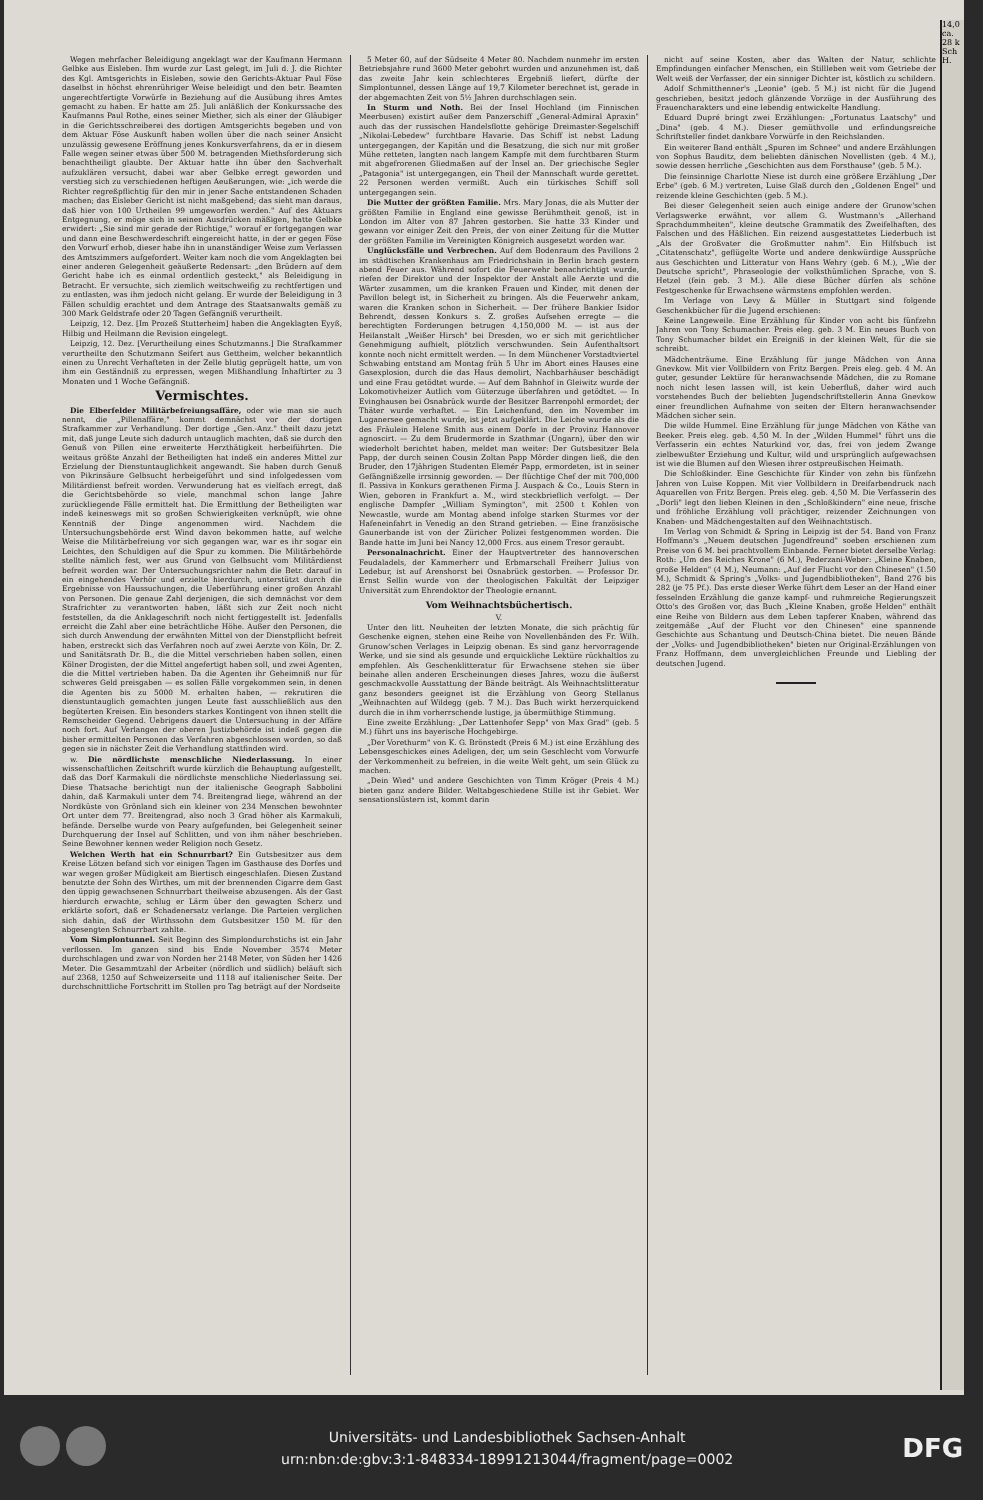Wegen mehrfacher Beleidigung angeklagt war der Kaufmann Hermann Gelbke aus Eisleben. Ihm wurde zur Last gelegt, im Juli d. J. die Richter des Kgl. Amtsgerichts in Eisleben, sowie den Gerichts-Aktuar Paul Föse daselbst in höchst ehrenrühriger Weise beleidigt und den betr. Beamten ungerechtfertigte Vorwürfe in Beziehung auf die Ausübung ihres Amtes gemacht zu haben. Er hatte am 25. Juli anläßlich der Konkurssache des Kaufmanns Paul Rothe, eines seiner Miether, sich als einer der Gläubiger in die Gerichtsschreiberei des dortigen Amtsgerichts begeben und von dem Aktuar Föse Auskunft haben wollen über die nach seiner Ansicht unzulässig gewesene Eröffnung jenes Konkursverfahrens, da er in diesem Falle wegen seiner etwas über 500 M. betragenden Miethsforderung sich benachtheiligt glaubte. Der Aktuar hatte ihn über den Sachverhalt aufzuklären versucht, dabei war aber Gelbke erregt geworden und verstieg sich zu verschiedenen heftigen Aeußerungen, wie: „ich werde die Richter regreßpflichtig für den mir in jener Sache entstandenen Schaden machen; das Eisleber Gericht ist nicht maßgebend; das sieht man daraus, daß hier von 100 Urtheilen 99 umgeworfen werden." Auf des Aktuars Entgegnung, er möge sich in seinen Ausdrücken mäßigen, hatte Gelbke erwidert: „Sie sind mir gerade der Richtige," worauf er fortgegangen war und dann eine Beschwerdeschrift eingereicht hatte, in der er gegen Föse den Vorwurf erhob, dieser habe ihn in unanständiger Weise zum Verlassen des Amtszimmers aufgefordert. Weiter kam noch die vom Angeklagten bei einer anderen Gelegenheit geäußerte Redensart: „den Brüdern auf dem Gericht habe ich es einmal ordentlich gesteckt," als Beleidigung in Betracht. Er versuchte, sich ziemlich weitschweifig zu rechtfertigen und zu entlasten, was ihm jedoch nicht gelang. Er wurde der Beleidigung in 3 Fällen schuldig erachtet und dem Antrage des Staatsanwalts gemäß zu 300 Mark Geldstrafe oder 20 Tagen Gefängniß verurtheilt.
Leipzig, 12. Dez. [Im Prozeß Stutterheim] haben die Angeklagten Eyyß, Hilbig und Heilmann die Revision eingelegt.
Leipzig, 12. Dez. [Verurtheilung eines Schutzmanns.] Die Strafkammer verurtheilte den Schutzmann Seifert aus Gettheim, welcher bekanntlich einen zu Unrecht Verhafteten in der Zelle blutig geprügelt hatte, um von ihm ein Geständniß zu erpressen, wegen Mißhandlung Inhaftirter zu 3 Monaten und 1 Woche Gefängniß.
Vermischtes.
Die Elberfelder Militärbefreiungsaffäre, oder wie man sie auch nennt, die „Pillenaffäre," kommt demnächst vor der dortigen Strafkammer zur Verhandlung. Der dortige „Gen.-Anz." theilt dazu jetzt mit, daß junge Leute sich dadurch untauglich machten, daß sie durch den Genuß von Pillen eine erweiterte Herzthätigkeit herbeiführten. Die weitaus größte Anzahl der Betheiligten hat indeß ein anderes Mittel zur Erzielung der Dienstuntauglichkeit angewandt. Sie haben durch Genuß von Pikrinsäure Gelbsucht herbeigeführt und sind infolgedessen vom Militärdienst befreit worden. Verwunderung hat es vielfach erregt, daß die Gerichtsbehörde so viele, manchmal schon lange Jahre zurückliegende Fälle ermittelt hat. Die Ermittlung der Betheiligten war indeß keineswegs mit so großen Schwierigkeiten verknüpft, wie ohne Kenntniß der Dinge angenommen wird. Nachdem die Untersuchungsbehörde erst Wind davon bekommen hatte, auf welche Weise die Militärbefreiung vor sich gegangen war, war es ihr sogar ein Leichtes, den Schuldigen auf die Spur zu kommen. Die Militärbehörde stellte nämlich fest, wer aus Grund von Gelbsucht vom Militärdienst befreit worden war. Der Untersuchungsrichter nahm die Betr. darauf in ein eingehendes Verhör und erzielte hierdurch, unterstützt durch die Ergebnisse von Haussuchungen, die Ueberführung einer großen Anzahl von Personen. Die genaue Zahl derjenigen, die sich demnächst vor dem Strafrichter zu verantworten haben, läßt sich zur Zeit noch nicht feststellen, da die Anklageschrift noch nicht fertiggestellt ist. Jedenfalls erreicht die Zahl aber eine beträchtliche Höhe. Außer den Personen, die sich durch Anwendung der erwähnten Mittel von der Dienstpflicht befreit haben, erstreckt sich das Verfahren noch auf zwei Aerzte von Köln, Dr. Z. und Sanitätsrath Dr. B., die die Mittel verschrieben haben sollen, einen Kölner Drogisten, der die Mittel angefertigt haben soll, und zwei Agenten, die die Mittel vertrieben haben. Da die Agenten ihr Geheimniß nur für schweres Geld preisgaben — es sollen Fälle vorgekommen sein, in denen die Agenten bis zu 5000 M. erhalten haben, — rekrutiren die dienstuntauglich gemachten jungen Leute fast ausschließlich aus den begüterten Kreisen. Ein besonders starkes Kontingent von ihnen stellt die Remscheider Gegend. Uebrigens dauert die Untersuchung in der Affäre noch fort. Auf Verlangen der oberen Justizbehörde ist indeß gegen die bisher ermittelten Personen das Verfahren abgeschlossen worden, so daß gegen sie in nächster Zeit die Verhandlung stattfinden wird.
w. Die nördlichste menschliche Niederlassung. In einer wissenschaftlichen Zeitschrift wurde kürzlich die Behauptung aufgestellt, daß das Dorf Karmakuli die nördlichste menschliche Niederlassung sei. Diese Thatsache berichtigt nun der italienische Geograph Sabbolini dahin, daß Karmakuli unter dem 74. Breitengrad liege, während an der Nordküste von Grönland sich ein kleiner von 234 Menschen bewohnter Ort unter dem 77. Breitengrad, also noch 3 Grad höher als Karmakuli, befände. Derselbe wurde von Peary aufgefunden, bei Gelegenheit seiner Durchquerung der Insel auf Schlitten, und von ihm näher beschrieben. Seine Bewohner kennen weder Religion noch Gesetz.
Welchen Werth hat ein Schnurrbart? Ein Gutsbesitzer aus dem Kreise Lötzen befand sich vor einigen Tagen im Gasthause des Dorfes und war wegen großer Müdigkeit am Biertisch eingeschlafen. Diesen Zustand benutzte der Sohn des Wirthes, um mit der brennenden Cigarre dem Gast den üppig gewachsenen Schnurrbart theilweise abzusengen. Als der Gast hierdurch erwachte, schlug er Lärm über den gewagten Scherz und erklärte sofort, daß er Schadenersatz verlange. Die Parteien verglichen sich dahin, daß der Wirthssohn dem Gutsbesitzer 150 M. für den abgesengten Schnurrbart zahlte.
Vom Simplontunnel. Seit Beginn des Simplondurchstichs ist ein Jahr verflossen. Im ganzen sind bis Ende November 3574 Meter durchschlagen und zwar von Norden her 2148 Meter, von Süden her 1426 Meter. Die Gesammtzahl der Arbeiter (nördlich und südlich) beläuft sich auf 2368, 1250 auf Schweizerseite und 1118 auf italienischer Seite. Der durchschnittliche Fortschritt im Stollen pro Tag beträgt auf der Nordseite
5 Meter 60, auf der Südseite 4 Meter 80. Nachdem nunmehr im ersten Betriebsjahre rund 3600 Meter gebohrt wurden und anzunehmen ist, daß das zweite Jahr kein schlechteres Ergebniß liefert, dürfte der Simplontunnel, dessen Länge auf 19,7 Kilometer berechnet ist, gerade in der abgemachten Zeit von 5½ Jahren durchschlagen sein.
In Sturm und Noth. Bei der Insel Hochland (im Finnischen Meerbusen) existirt außer dem Panzerschiff „General-Admiral Apraxin" auch das der russischen Handelsflotte gehörige Dreimaster-Segelschiff „Nikolai-Lebedew" furchtbare Havarie. Das Schiff ist nebst Ladung untergegangen, der Kapitän und die Besatzung, die sich nur mit großer Mühe retteten, langten nach langem Kampfe mit dem furchtbaren Sturm mit abgefrorenen Gliedmaßen auf der Insel an. Der griechische Segler „Patagonia" ist untergegangen, ein Theil der Mannschaft wurde gerettet. 22 Personen werden vermißt. Auch ein türkisches Schiff soll untergegangen sein.
Die Mutter der größten Familie. Mrs. Mary Jonas, die als Mutter der größten Familie in England eine gewisse Berühmtheit genoß, ist in London im Alter von 87 Jahren gestorben. Sie hatte 33 Kinder und gewann vor einiger Zeit den Preis, der von einer Zeitung für die Mutter der größten Familie im Vereinigten Königreich ausgesetzt worden war.
Unglücksfälle und Verbrechen. Auf dem Bodenraum des Pavillons 2 im städtischen Krankenhaus am Friedrichshain in Berlin brach gestern abend Feuer aus. Während sofort die Feuerwehr benachrichtigt wurde, riefen der Direktor und der Inspektor der Anstalt alle Aerzte und die Wärter zusammen, um die kranken Frauen und Kinder, mit denen der Pavillon belegt ist, in Sicherheit zu bringen. Als die Feuerwehr ankam, waren die Kranken schon in Sicherheit. — Der frühere Bankier Isidor Behrendt, dessen Konkurs s. Z. großes Aufsehen erregte — die berechtigten Forderungen betrugen 4,150,000 M. — ist aus der Heilanstalt „Weißer Hirsch" bei Dresden, wo er sich mit gerichtlicher Genehmigung aufhielt, plötzlich verschwunden. Sein Aufenthaltsort konnte noch nicht ermittelt werden. — In dem Münchener Vorstadtviertel Schwabing entstand am Montag früh 5 Uhr im Abort eines Hauses eine Gasexplosion, durch die das Haus demolirt, Nachbarhäuser beschädigt und eine Frau getödtet wurde. — Auf dem Bahnhof in Gleiwitz wurde der Lokomotivheizer Autlich vom Güterzuge überfahren und getödtet. — In Evinghausen bei Osnabrück wurde der Besitzer Barrenpohl ermordet; der Thäter wurde verhaftet. — Ein Leichenfund, den im November im Luganersee gemacht wurde, ist jetzt aufgeklärt. Die Leiche wurde als die des Fräulein Helene Smith aus einem Dorfe in der Provinz Hannover agnoscirt. — Zu dem Brudermorde in Szathmar (Ungarn), über den wir wiederholt berichtet haben, meldet man weiter: Der Gutsbesitzer Bela Papp, der durch seinen Cousin Zoltan Papp Mörder dingen ließ, die den Bruder, den 17jährigen Studenten Elemér Papp, ermordeten, ist in seiner Gefängnißzelle irrsinnig geworden. — Der flüchtige Chef der mit 700,000 fl. Passiva in Konkurs gerathenen Firma J. Auspach & Co., Louis Stern in Wien, geboren in Frankfurt a. M., wird steckbrieflich verfolgt. — Der englische Dampfer „William Symington", mit 2500 t Kohlen von Newcastle, wurde am Montag abend infolge starken Sturmes vor der Hafeneinfahrt in Venedig an den Strand getrieben. — Eine französische Gaunerbande ist von der Züricher Polizei festgenommen worden. Die Bande hatte im Juni bei Nancy 12,000 Frcs. aus einem Tresor geraubt.
Personalnachricht. Einer der Hauptvertreter des hannoverschen Feudaladels, der Kammerherr und Erbmarschall Freiherr Julius von Ledebur, ist auf Arenshorst bei Osnabrück gestorben. — Professor Dr. Ernst Sellin wurde von der theologischen Fakultät der Leipziger Universität zum Ehrendoktor der Theologie ernannt.
Vom Weihnachtsbüchertisch.
V.
Unter den litt. Neuheiten der letzten Monate, die sich prächtig für Geschenke eignen, stehen eine Reihe von Novellenbänden des Fr. Wilh. Grunow'schen Verlages in Leipzig obenan. Es sind ganz hervorragende Werke, und sie sind als gesunde und erquickliche Lektüre rückhaltlos zu empfehlen. Als Geschenklitteratur für Erwachsene stehen sie über beinahe allen anderen Erscheinungen dieses Jahres, wozu die äußerst geschmackvolle Ausstattung der Bände beiträgt. Als Weihnachtslitteratur ganz besonders geeignet ist die Erzählung von Georg Stellanus „Weihnachten auf Wildegg (geb. 7 M.). Das Buch wirkt herzerquickend durch die in ihm vorherrschende lustige, ja übermüthige Stimmung.
Eine zweite Erzählung: „Der Lattenhofer Sepp" von Max Grad" (geb. 5 M.) führt uns ins bayerische Hochgebirge.
„Der Vorethurm" von K. G. Brönstedt (Preis 6 M.) ist eine Erzählung des Lebensgeschickes eines Adeligen, der, um sein Geschlecht vom Vorwurfe der Verkommenheit zu befreien, in die weite Welt geht, um sein Glück zu machen.
„Dein Wied" und andere Geschichten von Timm Kröger (Preis 4 M.) bieten ganz andere Bilder. Weltabgeschiedene Stille ist ihr Gebiet. Wer sensationslüstern ist, kommt darin
nicht auf seine Kosten, aber das Walten der Natur, schlichte Empfindungen einfacher Menschen, ein Stillleben weit vom Getriebe der Welt weiß der Verfasser, der ein sinniger Dichter ist, köstlich zu schildern.
Adolf Schmitthenner's „Leonie" (geb. 5 M.) ist nicht für die Jugend geschrieben, besitzt jedoch glänzende Vorzüge in der Ausführung des Frauencharakters und eine lebendig entwickelte Handlung.
Eduard Dupré bringt zwei Erzählungen: „Fortunatus Laatschy" und „Dina" (geb. 4 M.). Dieser gemüthvolle und erfindungsreiche Schriftsteller findet dankbare Vorwürfe in den Reichslanden.
Ein weiterer Band enthält „Spuren im Schnee" und andere Erzählungen von Sophus Bauditz, dem beliebten dänischen Novellisten (geb. 4 M.), sowie dessen herrliche „Geschichten aus dem Forsthause" (geb. 5 M.).
Die feinsinnige Charlotte Niese ist durch eine größere Erzählung „Der Erbe" (geb. 6 M.) vertreten, Luise Glaß durch den „Goldenen Engel" und reizende kleine Geschichten (geb. 5 M.).
Bei dieser Gelegenheit seien auch einige andere der Grunow'schen Verlagswerke erwähnt, vor allem G. Wustmann's „Allerhand Sprachdummheiten", kleine deutsche Grammatik des Zweifelhaften, des Falschen und des Häßlichen. Ein reizend ausgestattetes Liederbuch ist „Als der Großvater die Großmutter nahm". Ein Hilfsbuch ist „Citatenschatz", geflügelte Worte und andere denkwürdige Aussprüche aus Geschichten und Litteratur von Hans Wehry (geb. 6 M.), „Wie der Deutsche spricht", Phraseologie der volksthümlichen Sprache, von S. Hetzel (fein geb. 3 M.). Alle diese Bücher dürfen als schöne Festgeschenke für Erwachsene wärmstens empfohlen werden.
Im Verlage von Levy & Müller in Stuttgart sind folgende Geschenkbücher für die Jugend erschienen:
Keine Langeweile. Eine Erzählung für Kinder von acht bis fünfzehn Jahren von Tony Schumacher. Preis eleg. geb. 3 M. Ein neues Buch von Tony Schumacher bildet ein Ereigniß in der kleinen Welt, für die sie schreibt.
Mädchenträume. Eine Erzählung für junge Mädchen von Anna Gnevkow. Mit vier Vollbildern von Fritz Bergen. Preis eleg. geb. 4 M. An guter, gesunder Lektüre für heranwachsende Mädchen, die zu Romane noch nicht lesen lassen will, ist kein Ueberfluß, daher wird auch vorstehendes Buch der beliebten Jugendschriftstellerin Anna Gnevkow einer freundlichen Aufnahme von seiten der Eltern heranwachsender Mädchen sicher sein.
Die wilde Hummel. Eine Erzählung für junge Mädchen von Käthe van Beeker. Preis eleg. geb. 4,50 M. In der „Wilden Hummel" führt uns die Verfasserin ein echtes Naturkind vor, das, frei von jedem Zwange zielbewußter Erziehung und Kultur, wild und ursprünglich aufgewachsen ist wie die Blumen auf den Wiesen ihrer ostpreußischen Heimath.
Die Schloßkinder. Eine Geschichte für Kinder von zehn bis fünfzehn Jahren von Luise Koppen. Mit vier Vollbildern in Dreifarbendruck nach Aquarellen von Fritz Bergen. Preis eleg. geb. 4,50 M. Die Verfasserin des „Dorli" legt den lieben Kleinen in den „Schloßkindern" eine neue, frische und fröhliche Erzählung voll prächtiger, reizender Zeichnungen von Knaben- und Mädchengestalten auf den Weihnachtstisch.
Im Verlag von Schmidt & Spring in Leipzig ist der 54. Band von Franz Hoffmann's „Neuem deutschen Jugendfreund" soeben erschienen zum Preise von 6 M. bei prachtvollem Einbande. Ferner bietet derselbe Verlag: Roth: „Um des Reiches Krone" (6 M.), Pederzani-Weber: „Kleine Knaben, große Helden" (4 M.), Neumann: „Auf der Flucht vor den Chinesen" (1.50 M.), Schmidt & Spring's „Volks- und Jugendbibliotheken", Band 276 bis 282 (je 75 Pf.). Das erste dieser Werke führt dem Leser an der Hand einer fesselnden Erzählung die ganze kampf- und ruhmreiche Regierungszeit Otto's des Großen vor, das Buch „Kleine Knaben, große Helden" enthält eine Reihe von Bildern aus dem Leben tapferer Knaben, während das zeitgemäße „Auf der Flucht vor den Chinesen" eine spannende Geschichte aus Schantung und Deutsch-China bietet. Die neuen Bände der „Volks- und Jugendbibliotheken" bieten nur Original-Erzählungen von Franz Hoffmann, dem unvergleichlichen Freunde und Liebling der deutschen Jugend.
14,0 ca. 28 k Sch H.
Universitäts- und Landesbibliothek Sachsen-Anhalt
urn:nbn:de:gbv:3:1-848334-18991213044/fragment/page=0002
DFG